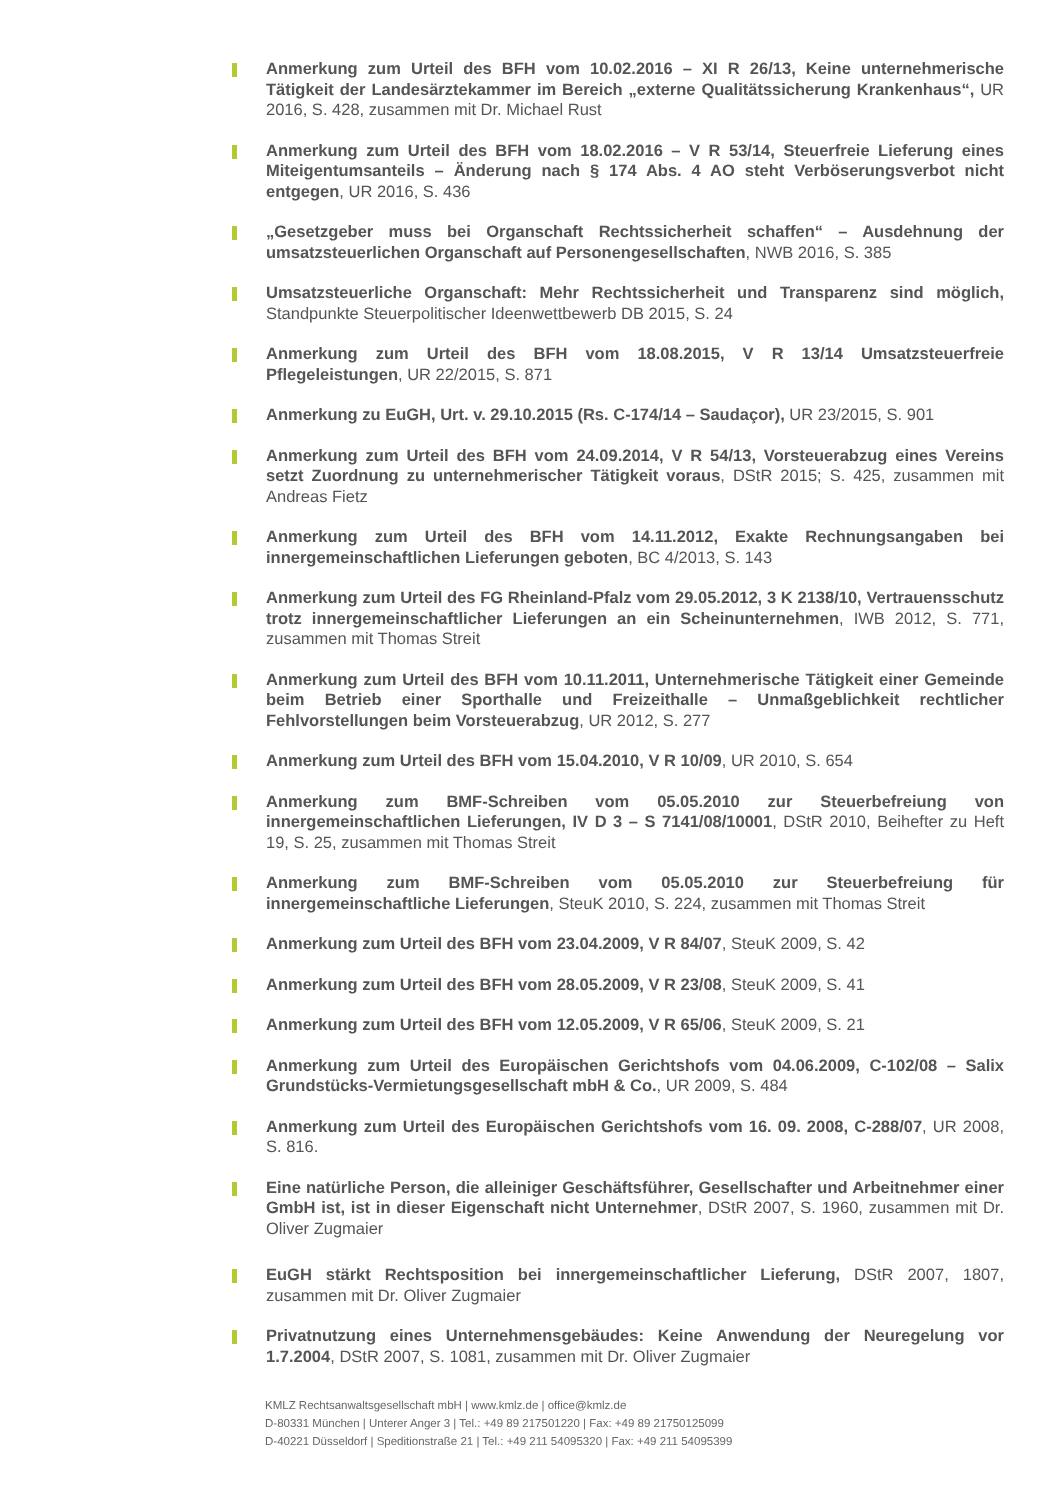Anmerkung zum Urteil des BFH vom 10.02.2016 – XI R 26/13, Keine unternehmerische Tätigkeit der Landesärztekammer im Bereich „externe Qualitätssicherung Krankenhaus“, UR 2016, S. 428, zusammen mit Dr. Michael Rust
Anmerkung zum Urteil des BFH vom 18.02.2016 – V R 53/14, Steuerfreie Lieferung eines Miteigentumsanteils – Änderung nach § 174 Abs. 4 AO steht Verböserungsverbot nicht entgegen, UR 2016, S. 436
„Gesetzgeber muss bei Organschaft Rechtssicherheit schaffen“ – Ausdehnung der umsatzsteuerlichen Organschaft auf Personengesellschaften, NWB 2016, S. 385
Umsatzsteuerliche Organschaft: Mehr Rechtssicherheit und Transparenz sind möglich, Standpunkte Steuerpolitischer Ideenwettbewerb DB 2015, S. 24
Anmerkung zum Urteil des BFH vom 18.08.2015, V R 13/14 Umsatzsteuerfreie Pflegeleistungen, UR 22/2015, S. 871
Anmerkung zu EuGH, Urt. v. 29.10.2015 (Rs. C-174/14 – Saudaçor), UR 23/2015, S. 901
Anmerkung zum Urteil des BFH vom 24.09.2014, V R 54/13, Vorsteuerabzug eines Vereins setzt Zuordnung zu unternehmerischer Tätigkeit voraus, DStR 2015; S. 425, zusammen mit Andreas Fietz
Anmerkung zum Urteil des BFH vom 14.11.2012, Exakte Rechnungsangaben bei innergemeinschaftlichen Lieferungen geboten, BC 4/2013, S. 143
Anmerkung zum Urteil des FG Rheinland-Pfalz vom 29.05.2012, 3 K 2138/10, Vertrauensschutz trotz innergemeinschaftlicher Lieferungen an ein Scheinunternehmen, IWB 2012, S. 771, zusammen mit Thomas Streit
Anmerkung zum Urteil des BFH vom 10.11.2011, Unternehmerische Tätigkeit einer Gemeinde beim Betrieb einer Sporthalle und Freizeithalle – Unmaßgeblichkeit rechtlicher Fehlvorstellungen beim Vorsteuerabzug, UR 2012, S. 277
Anmerkung zum Urteil des BFH vom 15.04.2010, V R 10/09, UR 2010, S. 654
Anmerkung zum BMF-Schreiben vom 05.05.2010 zur Steuerbefreiung von innergemeinschaftlichen Lieferungen, IV D 3 – S 7141/08/10001, DStR 2010, Beihefter zu Heft 19, S. 25, zusammen mit Thomas Streit
Anmerkung zum BMF-Schreiben vom 05.05.2010 zur Steuerbefreiung für innergemeinschaftliche Lieferungen, SteuK 2010, S. 224, zusammen mit Thomas Streit
Anmerkung zum Urteil des BFH vom 23.04.2009, V R 84/07, SteuK 2009, S. 42
Anmerkung zum Urteil des BFH vom 28.05.2009, V R 23/08, SteuK 2009, S. 41
Anmerkung zum Urteil des BFH vom 12.05.2009, V R 65/06, SteuK 2009, S. 21
Anmerkung zum Urteil des Europäischen Gerichtshofs vom 04.06.2009, C-102/08 – Salix Grundstücks-Vermietungsgesellschaft mbH & Co., UR 2009, S. 484
Anmerkung zum Urteil des Europäischen Gerichtshofs vom 16. 09. 2008, C-288/07, UR 2008, S. 816.
Eine natürliche Person, die alleiniger Geschäftsführer, Gesellschafter und Arbeitnehmer einer GmbH ist, ist in dieser Eigenschaft nicht Unternehmer, DStR 2007, S. 1960, zusammen mit Dr. Oliver Zugmaier
EuGH stärkt Rechtsposition bei innergemeinschaftlicher Lieferung, DStR 2007, 1807, zusammen mit Dr. Oliver Zugmaier
Privatnutzung eines Unternehmensgebäudes: Keine Anwendung der Neuregelung vor 1.7.2004, DStR 2007, S. 1081, zusammen mit Dr. Oliver Zugmaier
KMLZ Rechtsanwaltsgesellschaft mbH | www.kmlz.de | office@kmlz.de
D-80331 München | Unterer Anger 3 | Tel.: +49 89 217501220 | Fax: +49 89 21750125099
D-40221 Düsseldorf | Speditionstraße 21 | Tel.: +49 211 54095320 | Fax: +49 211 54095399